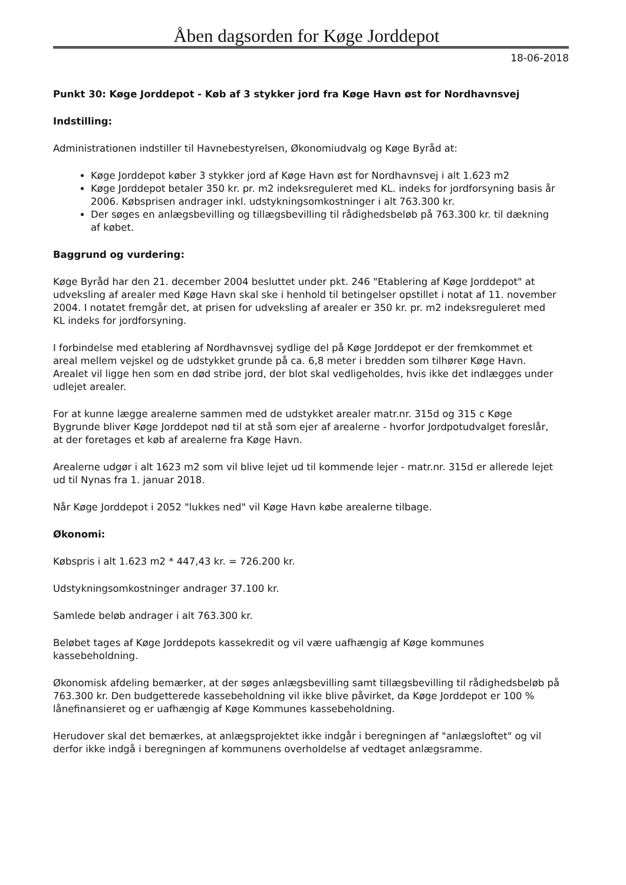Åben dagsorden for Køge Jorddepot
18-06-2018
Punkt 30: Køge Jorddepot - Køb af 3 stykker jord fra Køge Havn øst for Nordhavnsvej
Indstilling:
Administrationen indstiller til Havnebestyrelsen, Økonomiudvalg og Køge Byråd at:
Køge Jorddepot køber 3 stykker jord af Køge Havn øst for Nordhavnsvej i alt 1.623 m2
Køge Jorddepot betaler 350 kr. pr. m2 indeksreguleret med KL. indeks for jordforsyning basis år 2006. Købsprisen andrager inkl. udstykningsomkostninger i alt 763.300 kr.
Der søges en anlægsbevilling og tillægsbevilling til rådighedsbeløb på 763.300 kr. til dækning af købet.
Baggrund og vurdering:
Køge Byråd har den 21. december 2004 besluttet under pkt. 246 "Etablering af Køge Jorddepot" at udveksling af arealer med Køge Havn skal ske i henhold til betingelser opstillet i notat af 11. november 2004. I notatet fremgår det, at prisen for udveksling af arealer er 350 kr. pr. m2 indeksreguleret med KL indeks for jordforsyning.
I forbindelse med etablering af Nordhavnsvej sydlige del på Køge Jorddepot er der fremkommet et areal mellem vejskel og de udstykket grunde på ca. 6,8 meter i bredden som tilhører Køge Havn. Arealet vil ligge hen som en død stribe jord, der blot skal vedligeholdes, hvis ikke det indlægges under udlejet arealer.
For at kunne lægge arealerne sammen med de udstykket arealer matr.nr. 315d og 315 c Køge Bygrunde bliver Køge Jorddepot nød til at stå som ejer af arealerne - hvorfor Jordpotudvalget foreslår, at der foretages et køb af arealerne fra Køge Havn.
Arealerne udgør i alt 1623 m2 som vil blive lejet ud til kommende lejer - matr.nr. 315d er allerede lejet ud til Nynas fra 1. januar 2018.
Når Køge Jorddepot i 2052 "lukkes ned" vil Køge Havn købe arealerne tilbage.
Økonomi:
Købspris i alt 1.623 m2 * 447,43 kr. = 726.200 kr.
Udstykningsomkostninger andrager 37.100 kr.
Samlede beløb andrager i alt 763.300 kr.
Beløbet tages af Køge Jorddepots kassekredit og vil være uafhængig af Køge kommunes kassebeholdning.
Økonomisk afdeling bemærker, at der søges anlægsbevilling samt tillægsbevilling til rådighedsbeløb på 763.300 kr. Den budgetterede kassebeholdning vil ikke blive påvirket, da Køge Jorddepot er 100 % lånefinansieret og er uafhængig af Køge Kommunes kassebeholdning.
Herudover skal det bemærkes, at anlægsprojektet ikke indgår i beregningen af "anlægsloftet" og vil derfor ikke indgå i beregningen af kommunens overholdelse af vedtaget anlægsramme.